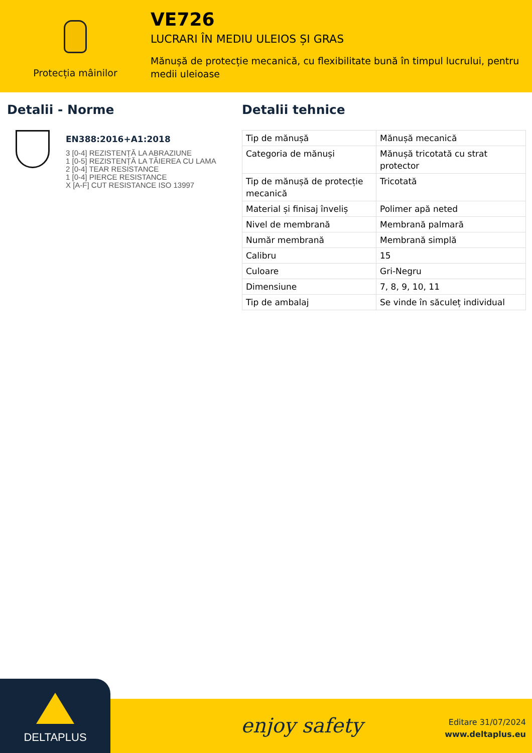Protecția mâinilor
VE726
LUCRARI ÎN MEDIU ULEIOS ȘI GRAS
Mănușă de protecție mecanică, cu flexibilitate bună în timpul lucrului, pentru medii uleioase
Detalii - Norme
EN388:2016+A1:2018
3 [0-4] REZISTENȚĂ LA ABRAZIUNE
1 [0-5] REZISTENȚĂ LA TĂIEREA CU LAMA
2 [0-4] TEAR RESISTANCE
1 [0-4] PIERCE RESISTANCE
X [A-F] CUT RESISTANCE ISO 13997
Detalii tehnice
| Tip de mănușă | Mănușă mecanică |
| Categoria de mănuși | Mănușă tricotată cu strat protector |
| Tip de mănușă de protecție mecanică | Tricotată |
| Material și finisaj înveliș | Polimer apă neted |
| Nivel de membrană | Membrană palmară |
| Număr membrană | Membrană simplă |
| Calibru | 15 |
| Culoare | Gri-Negru |
| Dimensiune | 7, 8, 9, 10, 11 |
| Tip de ambalaj | Se vinde în săculeț individual |
DELTAPLUS
enjoy safety
Editare 31/07/2024
www.deltaplus.eu